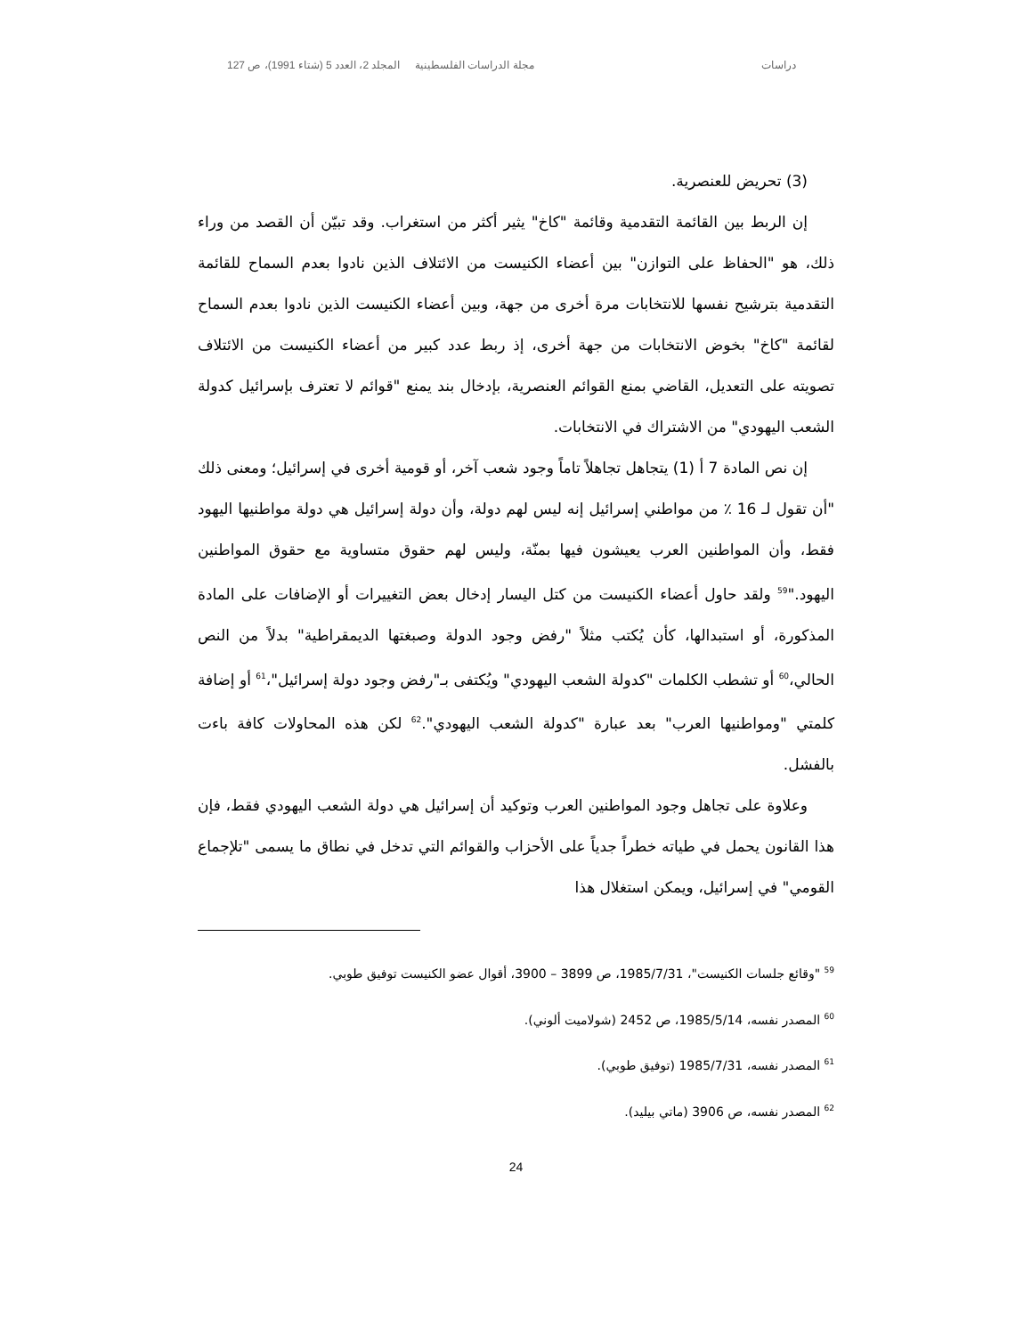دراسات مجلة الدراسات الفلسطينية المجلد 2، العدد 5 (شتاء 1991)، ص 127
(3) تحريض للعنصرية.
إن الربط بين القائمة التقدمية وقائمة "كاخ" يثير أكثر من استغراب. وقد تبيّن أن القصد من وراء ذلك، هو "الحفاظ على التوازن" بين أعضاء الكنيست من الائتلاف الذين نادوا بعدم السماح للقائمة التقدمية بترشيح نفسها للانتخابات مرة أخرى من جهة، وبين أعضاء الكنيست الذين نادوا بعدم السماح لقائمة "كاخ" بخوض الانتخابات من جهة أخرى، إذ ربط عدد كبير من أعضاء الكنيست من الائتلاف تصويته على التعديل، القاضي بمنع القوائم العنصرية، بإدخال بند يمنع "قوائم لا تعترف بإسرائيل كدولة الشعب اليهودي" من الاشتراك في الانتخابات.
إن نص المادة 7 أ (1) يتجاهل تجاهلاً تاماً وجود شعب آخر، أو قومية أخرى في إسرائيل؛ ومعنى ذلك "أن تقول لـ 16 ٪ من مواطني إسرائيل إنه ليس لهم دولة، وأن دولة إسرائيل هي دولة مواطنيها اليهود فقط، وأن المواطنين العرب يعيشون فيها بمنّة، وليس لهم حقوق متساوية مع حقوق المواطنين اليهود."<sup>59</sup> ولقد حاول أعضاء الكنيست من كتل اليسار إدخال بعض التغييرات أو الإضافات على المادة المذكورة، أو استبدالها، كأن يُكتب مثلاً "رفض وجود الدولة وصبغتها الديمقراطية" بدلاً من النص الحالي،<sup>60</sup> أو تشطب الكلمات "كدولة الشعب اليهودي" ويُكتفى بـ"رفض وجود دولة إسرائيل"،<sup>61</sup> أو إضافة كلمتي "ومواطنيها العرب" بعد عبارة "كدولة الشعب اليهودي".<sup>62</sup> لكن هذه المحاولات كافة باءت بالفشل.
وعلاوة على تجاهل وجود المواطنين العرب وتوكيد أن إسرائيل هي دولة الشعب اليهودي فقط، فإن هذا القانون يحمل في طياته خطراً جدياً على الأحزاب والقوائم التي تدخل في نطاق ما يسمى "تلإجماع القومي" في إسرائيل، ويمكن استغلال هذا
<sup>59</sup> "وقائع جلسات الكنيست"، 1985/7/31، ص 3899 – 3900، أقوال عضو الكنيست توفيق طوبي.
<sup>60</sup> المصدر نفسه، 1985/5/14، ص 2452 (شولاميت ألوني).
<sup>61</sup> المصدر نفسه، 1985/7/31 (توفيق طوبي).
<sup>62</sup> المصدر نفسه، ص 3906 (ماتي بيليد).
24